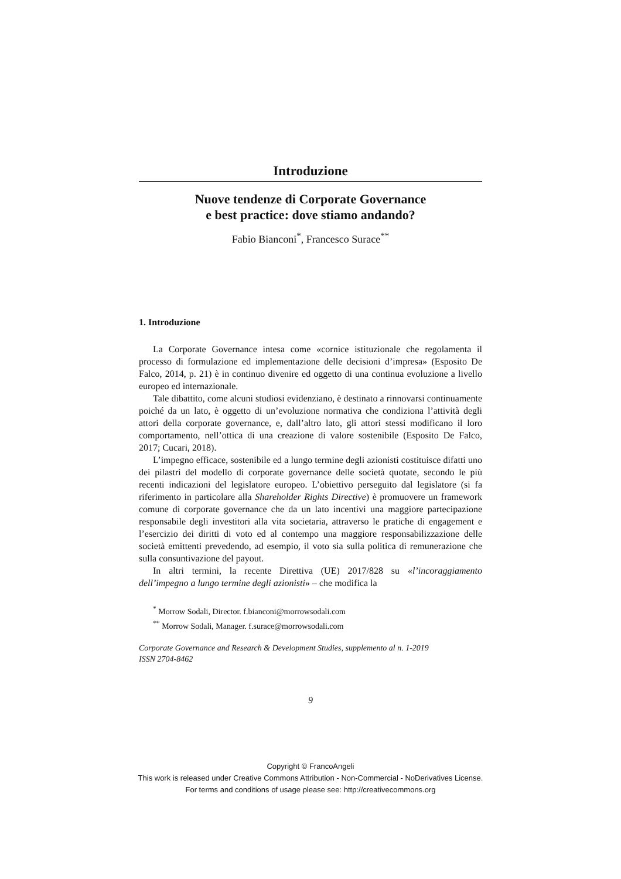Introduzione
Nuove tendenze di Corporate Governance
e best practice: dove stiamo andando?
Fabio Bianconi<sup>*</sup>, Francesco Surace<sup>**</sup>
1. Introduzione
La Corporate Governance intesa come «cornice istituzionale che rego­lamenta il processo di formulazione ed implementazione delle decisioni d’impresa» (Esposito De Falco, 2014, p. 21) è in continuo divenire ed oggetto di una continua evoluzione a livello europeo ed internazionale.
Tale dibattito, come alcuni studiosi evidenziano, è destinato a rinnovarsi continuamente poiché da un lato, è oggetto di un’evoluzione normativa che condiziona l’attività degli attori della corporate governance, e, dall’altro lato, gli attori stessi modificano il loro comportamento, nell’ottica di una creazione di valore sostenibile (Esposito De Falco, 2017; Cucari, 2018).
L’impegno efficace, sostenibile ed a lungo termine degli azionisti costi­tuisce difatti uno dei pilastri del modello di corporate governance delle società quotate, secondo le più recenti indicazioni del legislatore europeo. L’obiettivo perseguito dal legislatore (si fa riferimento in particolare alla Shareholder Rights Directive) è promuovere un framework comune di cor­porate governance che da un lato incentivi una maggiore partecipazione responsabile degli investitori alla vita societaria, attraverso le pratiche di engagement e l’esercizio dei diritti di voto ed al contempo una maggiore responsabilizzazione delle società emittenti prevedendo, ad esempio, il voto sia sulla politica di remunerazione che sulla consuntivazione del payout.
In altri termini, la recente Direttiva (UE) 2017/828 su «l’incoraggia­mento dell’impegno a lungo termine degli azionisti» – che modifica la
<sup>*</sup> Morrow Sodali, Director. f.bianconi@morrowsodali.com
<sup>**</sup> Morrow Sodali, Manager. f.surace@morrowsodali.com
Corporate Governance and Research & Development Studies, supplemento al n. 1-2019
ISSN 2704-8462
9
Copyright © FrancoAngeli
This work is released under Creative Commons Attribution - Non-Commercial - NoDerivatives License.
For terms and conditions of usage please see: http://creativecommons.org